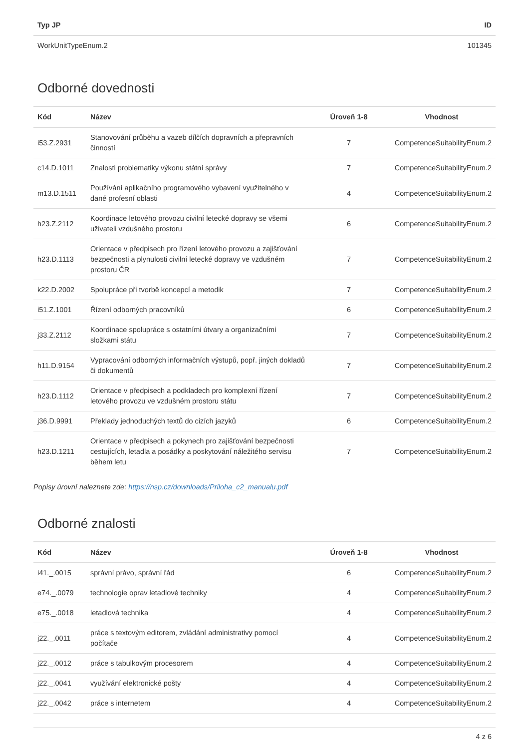| Typ JP | ID |
| --- | --- |
| WorkUnitTypeEnum.2 | 101345 |
Odborné dovednosti
| Kód | Název | Úroveň 1-8 | Vhodnost |
| --- | --- | --- | --- |
| i53.Z.2931 | Stanovování průběhu a vazeb dílčích dopravních a přepravních činností | 7 | CompetenceSuitabilityEnum.2 |
| c14.D.1011 | Znalosti problematiky výkonu státní správy | 7 | CompetenceSuitabilityEnum.2 |
| m13.D.1511 | Používání aplikačního programového vybavení využitelného v dané profesní oblasti | 4 | CompetenceSuitabilityEnum.2 |
| h23.Z.2112 | Koordinace letového provozu civilní letecké dopravy se všemi uživateli vzdušného prostoru | 6 | CompetenceSuitabilityEnum.2 |
| h23.D.1113 | Orientace v předpisech pro řízení letového provozu a zajišťování bezpečnosti a plynulosti civilní letecké dopravy ve vzdušném prostoru ČR | 7 | CompetenceSuitabilityEnum.2 |
| k22.D.2002 | Spolupráce při tvorbě koncepcí a metodik | 7 | CompetenceSuitabilityEnum.2 |
| i51.Z.1001 | Řízení odborných pracovníků | 6 | CompetenceSuitabilityEnum.2 |
| j33.Z.2112 | Koordinace spolupráce s ostatními útvary a organizačními složkami státu | 7 | CompetenceSuitabilityEnum.2 |
| h11.D.9154 | Vypracování odborných informačních výstupů, popř. jiných dokladů či dokumentů | 7 | CompetenceSuitabilityEnum.2 |
| h23.D.1112 | Orientace v předpisech a podkladech pro komplexní řízení letového provozu ve vzdušném prostoru státu | 7 | CompetenceSuitabilityEnum.2 |
| j36.D.9991 | Překlady jednoduchých textů do cizích jazyků | 6 | CompetenceSuitabilityEnum.2 |
| h23.D.1211 | Orientace v předpisech a pokynech pro zajišťování bezpečnosti cestujících, letadla a posádky a poskytování náležitého servisu během letu | 7 | CompetenceSuitabilityEnum.2 |
Popisy úrovní naleznete zde: https://nsp.cz/downloads/Priloha_c2_manualu.pdf
Odborné znalosti
| Kód | Název | Úroveň 1-8 | Vhodnost |
| --- | --- | --- | --- |
| i41._.0015 | správní právo, správní řád | 6 | CompetenceSuitabilityEnum.2 |
| e74._.0079 | technologie oprav letadlové techniky | 4 | CompetenceSuitabilityEnum.2 |
| e75._.0018 | letadlová technika | 4 | CompetenceSuitabilityEnum.2 |
| j22._.0011 | práce s textovým editorem, zvládání administrativy pomocí počítače | 4 | CompetenceSuitabilityEnum.2 |
| j22._.0012 | práce s tabulkovým procesorem | 4 | CompetenceSuitabilityEnum.2 |
| j22._.0041 | využívání elektronické pošty | 4 | CompetenceSuitabilityEnum.2 |
| j22._.0042 | práce s internetem | 4 | CompetenceSuitabilityEnum.2 |
4 z 6